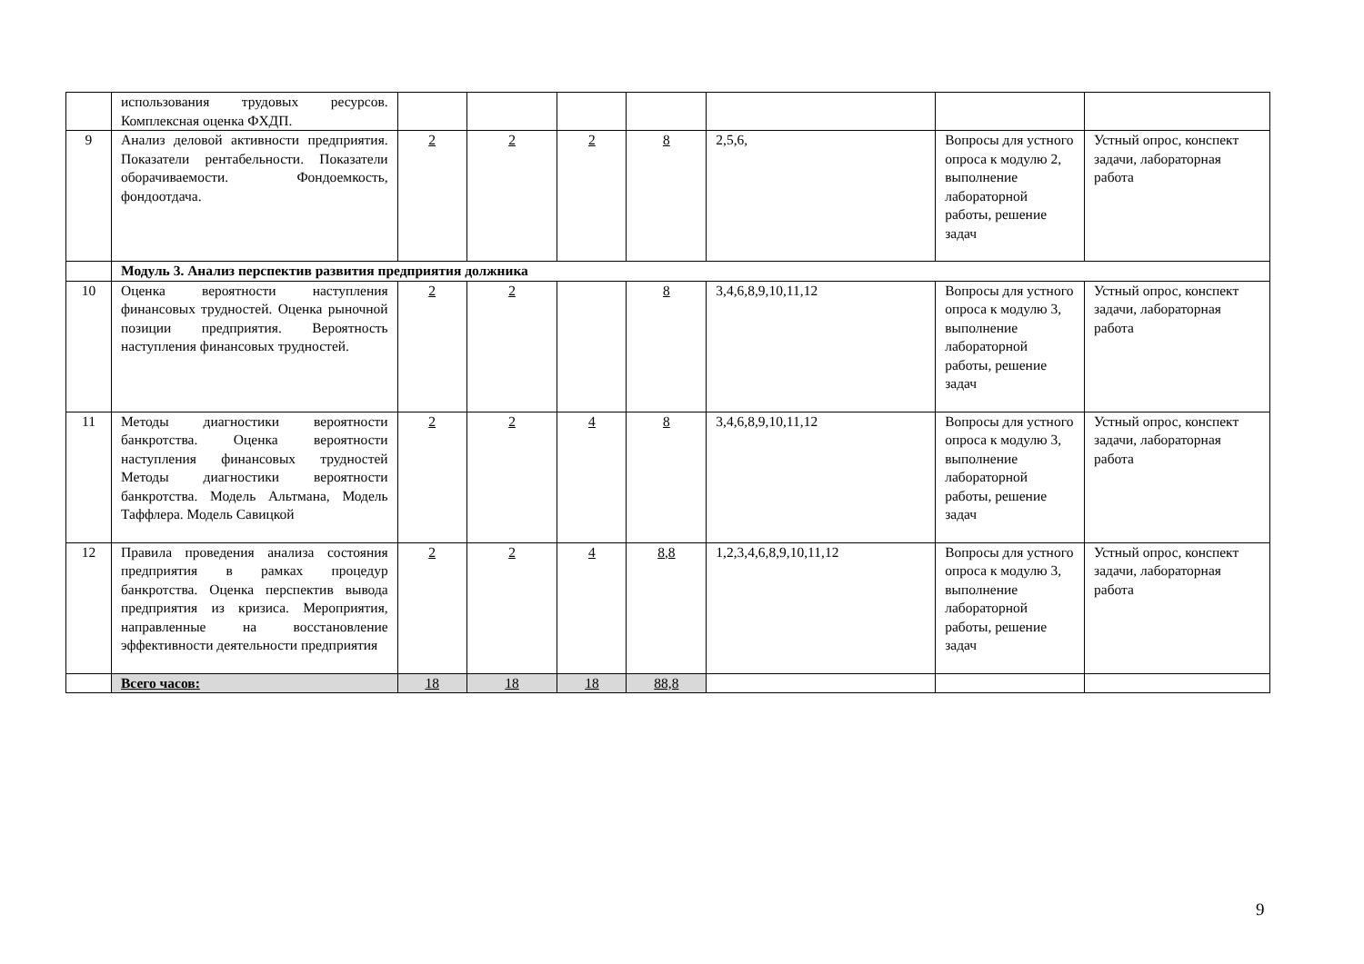| | использования трудовых ресурсов. Комплексная оценка ФХДП. | | | | | | | |
| 9 | Анализ деловой активности предприятия. Показатели рентабельности. Показатели оборачиваемости. Фондоемкость, фондоотдача. | 2 | 2 | 2 | 8 | 2,5,6, | Вопросы для устного опроса к модулю 2, выполнение лабораторной работы, решение задач | Устный опрос, конспект задачи, лабораторная работа |
| | Модуль 3. Анализ перспектив развития предприятия должника | | | | | | | |
| 10 | Оценка вероятности наступления финансовых трудностей. Оценка рыночной позиции предприятия. Вероятность наступления финансовых трудностей. | 2 | 2 | | 8 | 3,4,6,8,9,10,11,12 | Вопросы для устного опроса к модулю 3, выполнение лабораторной работы, решение задач | Устный опрос, конспект задачи, лабораторная работа |
| 11 | Методы диагностики вероятности банкротства. Оценка вероятности наступления финансовых трудностей Методы диагностики вероятности банкротства. Модель Альтмана, Модель Таффлера. Модель Савицкой | 2 | 2 | 4 | 8 | 3,4,6,8,9,10,11,12 | Вопросы для устного опроса к модулю 3, выполнение лабораторной работы, решение задач | Устный опрос, конспект задачи, лабораторная работа |
| 12 | Правила проведения анализа состояния предприятия в рамках процедур банкротства. Оценка перспектив вывода предприятия из кризиса. Мероприятия, направленные на восстановление эффективности деятельности предприятия | 2 | 2 | 4 | 8,8 | 1,2,3,4,6,8,9,10,11,12 | Вопросы для устного опроса к модулю 3, выполнение лабораторной работы, решение задач | Устный опрос, конспект задачи, лабораторная работа |
| | Всего часов: | 18 | 18 | 18 | 88,8 | | | |
9